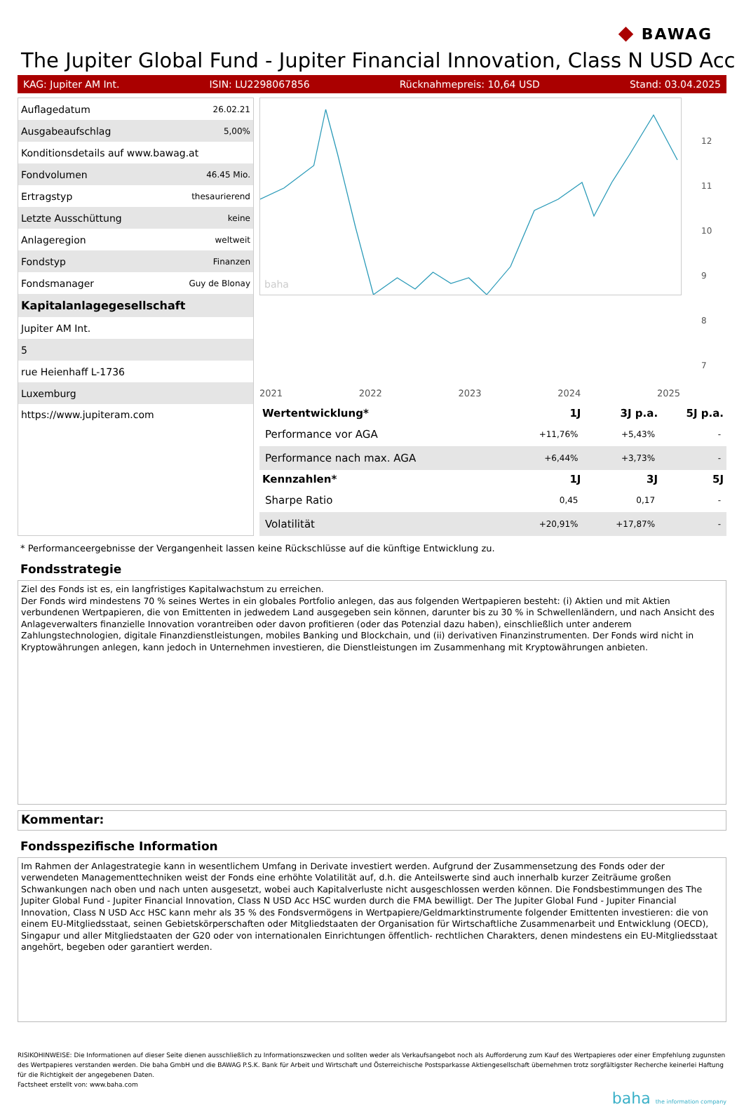◆ BAWAG
The Jupiter Global Fund - Jupiter Financial Innovation, Class N USD Acc
KAG: Jupiter AM Int. ISIN: LU2298067856 Rücknahmepreis: 10,64 USD Stand: 03.04.2025
| Auflagedatum | 26.02.21 |
| Ausgabeaufschlag | 5,00% |
| Konditionsdetails auf www.bawag.at | |
| Fondvolumen | 46.45 Mio. |
| Ertragstyp | thesaurierend |
| Letzte Ausschüttung | keine |
| Anlageregion | weltweit |
| Fondstyp | Finanzen |
| Fondsmanager | Guy de Blonay |
| Kapitalanlagegesellschaft | |
| Jupiter AM Int. | |
| 5 | |
| rue Heienhaff L-1736 | |
| Luxemburg | |
| https://www.jupiteram.com | |
baha
12
11
10
9
8
7
2021 2022 2023 2024 2025
| Wertentwicklung* | 1J | 3J p.a. | 5J p.a. |
| --- | --- | --- | --- |
| Performance vor AGA | +11,76% | +5,43% | - |
| Performance nach max. AGA | +6,44% | +3,73% | - |
| Kennzahlen* | 1J | 3J | 5J |
| Sharpe Ratio | 0,45 | 0,17 | - |
| Volatilität | +20,91% | +17,87% | - |
* Performanceergebnisse der Vergangenheit lassen keine Rückschlüsse auf die künftige Entwicklung zu.
Fondsstrategie
Ziel des Fonds ist es, ein langfristiges Kapitalwachstum zu erreichen.
Der Fonds wird mindestens 70 % seines Wertes in ein globales Portfolio anlegen, das aus folgenden Wertpapieren besteht: (i) Aktien und mit Aktien verbundenen Wertpapieren, die von Emittenten in jedwedem Land ausgegeben sein können, darunter bis zu 30 % in Schwellenländern, und nach Ansicht des Anlageverwalters finanzielle Innovation vorantreiben oder davon profitieren (oder das Potenzial dazu haben), einschließlich unter anderem Zahlungstechnologien, digitale Finanzdienstleistungen, mobiles Banking und Blockchain, und (ii) derivativen Finanzinstrumenten. Der Fonds wird nicht in Kryptowährungen anlegen, kann jedoch in Unternehmen investieren, die Dienstleistungen im Zusammenhang mit Kryptowährungen anbieten.
Kommentar:
Fondsspezifische Information
Im Rahmen der Anlagestrategie kann in wesentlichem Umfang in Derivate investiert werden. Aufgrund der Zusammensetzung des Fonds oder der verwendeten Managementtechniken weist der Fonds eine erhöhte Volatilität auf, d.h. die Anteilswerte sind auch innerhalb kurzer Zeiträume großen Schwankungen nach oben und nach unten ausgesetzt, wobei auch Kapitalverluste nicht ausgeschlossen werden können. Die Fondsbestimmungen des The Jupiter Global Fund - Jupiter Financial Innovation, Class N USD Acc HSC wurden durch die FMA bewilligt. Der The Jupiter Global Fund - Jupiter Financial Innovation, Class N USD Acc HSC kann mehr als 35 % des Fondsvermögens in Wertpapiere/Geldmarktinstrumente folgender Emittenten investieren: die von einem EU-Mitgliedsstaat, seinen Gebietskörperschaften oder Mitgliedstaaten der Organisation für Wirtschaftliche Zusammenarbeit und Entwicklung (OECD), Singapur und aller Mitgliedstaaten der G20 oder von internationalen Einrichtungen öffentlich- rechtlichen Charakters, denen mindestens ein EU-Mitgliedsstaat angehört, begeben oder garantiert werden.
RISIKOHINWEISE: Die Informationen auf dieser Seite dienen ausschließlich zu Informationszwecken und sollten weder als Verkaufsangebot noch als Aufforderung zum Kauf des Wertpapieres oder einer Empfehlung zugunsten des Wertpapieres verstanden werden. Die baha GmbH und die BAWAG P.S.K. Bank für Arbeit und Wirtschaft und Österreichische Postsparkasse Aktiengesellschaft übernehmen trotz sorgfältigster Recherche keinerlei Haftung für die Richtigkeit der angegebenen Daten.
Factsheet erstellt von: www.baha.com
baha the information company